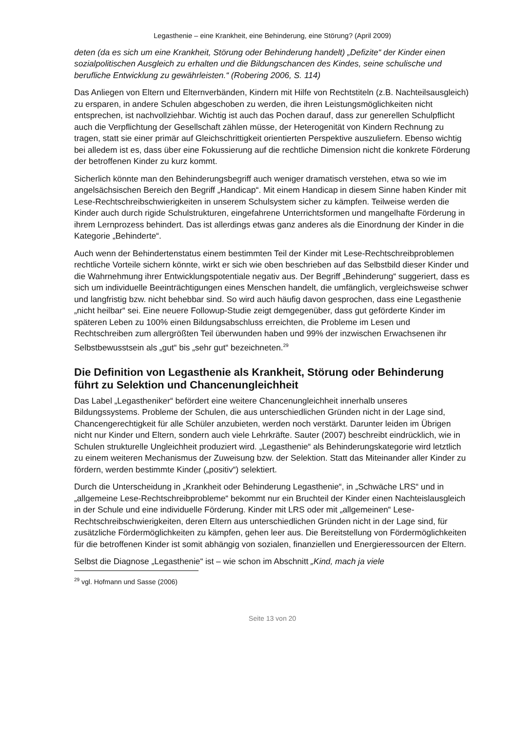Legasthenie – eine Krankheit, eine Behinderung, eine Störung? (April 2009)
deten (da es sich um eine Krankheit, Störung oder Behinderung handelt) „Defizite“ der Kinder einen sozialpolitischen Ausgleich zu erhalten und die Bildungschancen des Kindes, seine schulische und berufliche Entwicklung zu gewährleisten.“ (Robering 2006, S. 114)
Das Anliegen von Eltern und Elternverbänden, Kindern mit Hilfe von Rechtstiteln (z.B. Nachteilsausgleich) zu ersparen, in andere Schulen abgeschoben zu werden, die ihren Leistungsmöglichkeiten nicht entsprechen, ist nachvollziehbar. Wichtig ist auch das Pochen darauf, dass zur generellen Schulpflicht auch die Verpflichtung der Gesellschaft zählen müsse, der Heterogenität von Kindern Rechnung zu tragen, statt sie einer primär auf Gleichschrittigkeit orientierten Perspektive auszuliefern. Ebenso wichtig bei alledem ist es, dass über eine Fokussierung auf die rechtliche Dimension nicht die konkrete Förderung der betroffenen Kinder zu kurz kommt.
Sicherlich könnte man den Behinderungsbegriff auch weniger dramatisch verstehen, etwa so wie im angelsächsischen Bereich den Begriff „Handicap“. Mit einem Handicap in diesem Sinne haben Kinder mit Lese-Rechtschreibschwierigkeiten in unserem Schulsystem sicher zu kämpfen. Teilweise werden die Kinder auch durch rigide Schulstrukturen, eingefahrene Unterrichtsformen und mangelhafte Förderung in ihrem Lernprozess behindert. Das ist allerdings etwas ganz anderes als die Einordnung der Kinder in die Kategorie „Behinderte“.
Auch wenn der Behindertenstatus einem bestimmten Teil der Kinder mit Lese-Rechtschreibproblemen rechtliche Vorteile sichern könnte, wirkt er sich wie oben beschrieben auf das Selbstbild dieser Kinder und die Wahrnehmung ihrer Entwicklungspotentiale negativ aus. Der Begriff „Behinderung“ suggeriert, dass es sich um individuelle Beeinträchtigungen eines Menschen handelt, die umfänglich, vergleichsweise schwer und langfristig bzw. nicht behebbar sind. So wird auch häufig davon gesprochen, dass eine Legasthenie „nicht heilbar“ sei. Eine neuere Followup-Studie zeigt demgegenüber, dass gut geförderte Kinder im späteren Leben zu 100% einen Bildungsabschluss erreichten, die Probleme im Lesen und Rechtschreiben zum allergrößten Teil überwunden haben und 99% der inzwischen Erwachsenen ihr Selbstbewusstsein als „gut“ bis „sehr gut“ bezeichneten.<sup>29</sup>
Die Definition von Legasthenie als Krankheit, Störung oder Behinderung führt zu Selektion und Chancenungleichheit
Das Label „Legastheniker“ befördert eine weitere Chancenungleichheit innerhalb unseres Bildungssystems. Probleme der Schulen, die aus unterschiedlichen Gründen nicht in der Lage sind, Chancengerechtigkeit für alle Schüler anzubieten, werden noch verstärkt. Darunter leiden im Übrigen nicht nur Kinder und Eltern, sondern auch viele Lehrkräfte. Sauter (2007) beschreibt eindrücklich, wie in Schulen strukturelle Ungleichheit produziert wird. „Legasthenie“ als Behinderungskategorie wird letztlich zu einem weiteren Mechanismus der Zuweisung bzw. der Selektion. Statt das Miteinander aller Kinder zu fördern, werden bestimmte Kinder („positiv“) selektiert.
Durch die Unterscheidung in „Krankheit oder Behinderung Legasthenie“, in „Schwäche LRS“ und in „allgemeine Lese-Rechtschreibprobleme“ bekommt nur ein Bruchteil der Kinder einen Nachteislausgleich in der Schule und eine individuelle Förderung. Kinder mit LRS oder mit „allgemeinen“ Lese-Rechtschreibschwierigkeiten, deren Eltern aus unterschiedlichen Gründen nicht in der Lage sind, für zusätzliche Fördermöglichkeiten zu kämpfen, gehen leer aus. Die Bereitstellung von Fördermöglichkeiten für die betroffenen Kinder ist somit abhängig von sozialen, finanziellen und Energieressourcen der Eltern.
Selbst die Diagnose „Legasthenie“ ist – wie schon im Abschnitt „Kind, mach ja viele
<sup>29</sup> vgl. Hofmann und Sasse (2006)
Seite 13 von 20